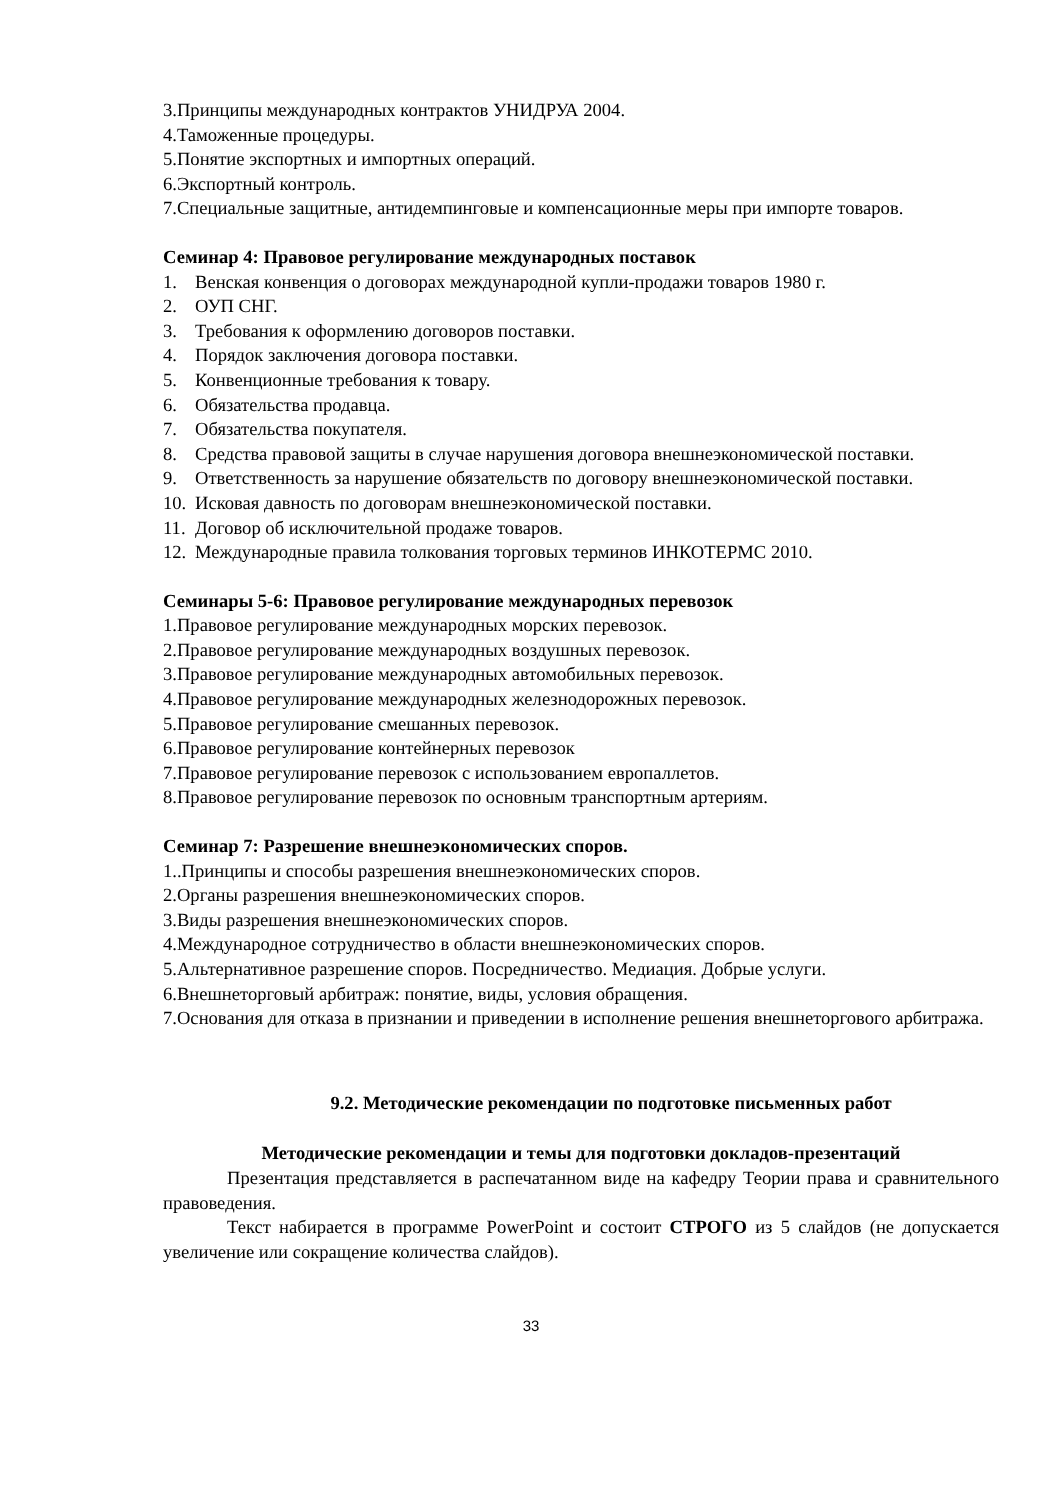3.Принципы международных контрактов УНИДРУА 2004.
4.Таможенные процедуры.
5.Понятие экспортных и импортных операций.
6.Экспортный контроль.
7.Специальные защитные, антидемпинговые и компенсационные меры при импорте товаров.
Семинар 4: Правовое регулирование международных поставок
1. Венская конвенция о договорах международной купли-продажи товаров 1980 г.
2. ОУП СНГ.
3. Требования к оформлению договоров поставки.
4. Порядок заключения договора поставки.
5. Конвенционные требования к товару.
6. Обязательства продавца.
7. Обязательства покупателя.
8. Средства правовой защиты в случае нарушения договора внешнеэкономической поставки.
9. Ответственность за нарушение обязательств по договору внешнеэкономической поставки.
10. Исковая давность по договорам внешнеэкономической поставки.
11. Договор об исключительной продаже товаров.
12. Международные правила толкования торговых терминов ИНКОТЕРМС 2010.
Семинары 5-6: Правовое регулирование международных перевозок
1.Правовое регулирование международных морских перевозок.
2.Правовое регулирование международных воздушных перевозок.
3.Правовое регулирование международных автомобильных перевозок.
4.Правовое регулирование международных железнодорожных перевозок.
5.Правовое регулирование смешанных перевозок.
6.Правовое регулирование контейнерных перевозок
7.Правовое регулирование перевозок с использованием европаллетов.
8.Правовое регулирование перевозок по основным транспортным артериям.
Семинар 7: Разрешение внешнеэкономических споров.
1..Принципы и способы разрешения внешнеэкономических споров.
2.Органы разрешения внешнеэкономических споров.
3.Виды разрешения внешнеэкономических споров.
4.Международное сотрудничество в области внешнеэкономических споров.
5.Альтернативное разрешение споров. Посредничество. Медиация. Добрые услуги.
6.Внешнеторговый арбитраж: понятие, виды, условия обращения.
7.Основания для отказа в признании и приведении в исполнение решения внешнеторгового арбитража.
9.2. Методические рекомендации по подготовке письменных работ
Методические рекомендации и темы для подготовки докладов-презентаций
Презентация представляется в распечатанном виде на кафедру Теории права и сравнительного правоведения.
Текст набирается в программе PowerPoint и состоит СТРОГО из 5 слайдов (не допускается увеличение или сокращение количества слайдов).
33